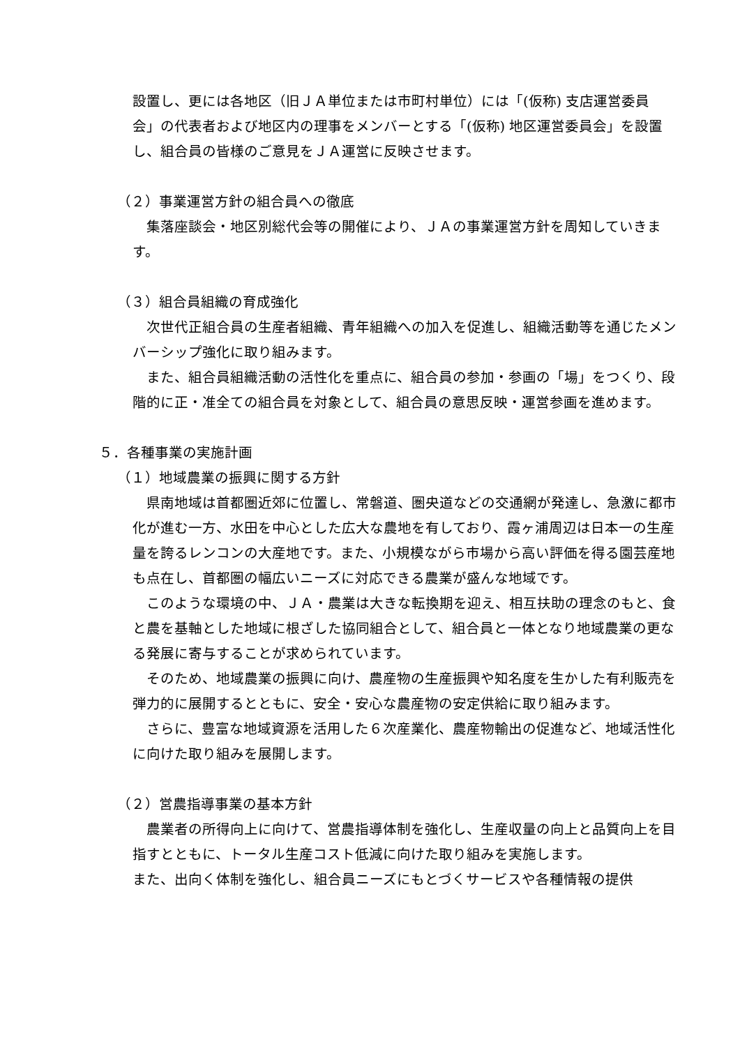設置し、更には各地区（旧ＪＡ単位または市町村単位）には「(仮称) 支店運営委員会」の代表者および地区内の理事をメンバーとする「(仮称) 地区運営委員会」を設置し、組合員の皆様のご意見をＪＡ運営に反映させます。
（２）事業運営方針の組合員への徹底
集落座談会・地区別総代会等の開催により、ＪＡの事業運営方針を周知していきます。
（３）組合員組織の育成強化
次世代正組合員の生産者組織、青年組織への加入を促進し、組織活動等を通じたメンバーシップ強化に取り組みます。
また、組合員組織活動の活性化を重点に、組合員の参加・参画の「場」をつくり、段階的に正・准全ての組合員を対象として、組合員の意思反映・運営参画を進めます。
５．各種事業の実施計画
（１）地域農業の振興に関する方針
県南地域は首都圏近郊に位置し、常磐道、圏央道などの交通網が発達し、急激に都市化が進む一方、水田を中心とした広大な農地を有しており、霞ヶ浦周辺は日本一の生産量を誇るレンコンの大産地です。また、小規模ながら市場から高い評価を得る園芸産地も点在し、首都圏の幅広いニーズに対応できる農業が盛んな地域です。
このような環境の中、ＪＡ・農業は大きな転換期を迎え、相互扶助の理念のもと、食と農を基軸とした地域に根ざした協同組合として、組合員と一体となり地域農業の更なる発展に寄与することが求められています。
そのため、地域農業の振興に向け、農産物の生産振興や知名度を生かした有利販売を弾力的に展開するとともに、安全・安心な農産物の安定供給に取り組みます。
さらに、豊富な地域資源を活用した６次産業化、農産物輸出の促進など、地域活性化に向けた取り組みを展開します。
（２）営農指導事業の基本方針
農業者の所得向上に向けて、営農指導体制を強化し、生産収量の向上と品質向上を目指すとともに、トータル生産コスト低減に向けた取り組みを実施します。
また、出向く体制を強化し、組合員ニーズにもとづくサービスや各種情報の提供